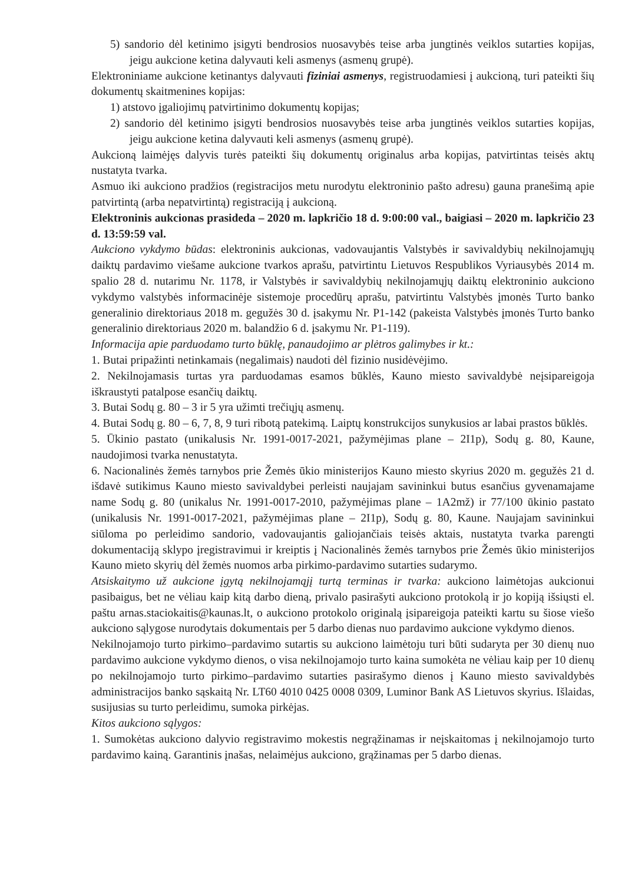5) sandorio dėl ketinimo įsigyti bendrosios nuosavybės teise arba jungtinės veiklos sutarties kopijas, jeigu aukcione ketina dalyvauti keli asmenys (asmenų grupė).
Elektroniniame aukcione ketinantys dalyvauti fiziniai asmenys, registruodamiesi į aukcioną, turi pateikti šių dokumentų skaitmenines kopijas:
1) atstovo įgaliojimų patvirtinimo dokumentų kopijas;
2) sandorio dėl ketinimo įsigyti bendrosios nuosavybės teise arba jungtinės veiklos sutarties kopijas, jeigu aukcione ketina dalyvauti keli asmenys (asmenų grupė).
Aukcioną laimėjęs dalyvis turės pateikti šių dokumentų originalus arba kopijas, patvirtintas teisės aktų nustatyta tvarka.
Asmuo iki aukciono pradžios (registracijos metu nurodytu elektroninio pašto adresu) gauna pranešimą apie patvirtintą (arba nepatvirtintą) registraciją į aukcioną.
Elektroninis aukcionas prasideda – 2020 m. lapkričio 18 d. 9:00:00 val., baigiasi – 2020 m. lapkričio 23 d. 13:59:59 val.
Aukciono vykdymo būdas: elektroninis aukcionas, vadovaujantis Valstybės ir savivaldybių nekilnojamųjų daiktų pardavimo viešame aukcione tvarkos aprašu, patvirtintu Lietuvos Respublikos Vyriausybės 2014 m. spalio 28 d. nutarimu Nr. 1178, ir Valstybės ir savivaldybių nekilnojamųjų daiktų elektroninio aukciono vykdymo valstybės informacinėje sistemoje procedūrų aprašu, patvirtintu Valstybės įmonės Turto banko generalinio direktoriaus 2018 m. gegužės 30 d. įsakymu Nr. P1-142 (pakeista Valstybės įmonės Turto banko generalinio direktoriaus 2020 m. balandžio 6 d. įsakymu Nr. P1-119).
Informacija apie parduodamo turto būklę, panaudojimo ar plėtros galimybes ir kt.:
1. Butai pripažinti netinkamais (negalimais) naudoti dėl fizinio nusidėvėjimo.
2. Nekilnojamasis turtas yra parduodamas esamos būklės, Kauno miesto savivaldybė neįsipareigoja iškraustyti patalpose esančių daiktų.
3. Butai Sodų g. 80 – 3 ir 5 yra užimti trečiųjų asmenų.
4. Butai Sodų g. 80 – 6, 7, 8, 9 turi ribotą patekimą. Laiptų konstrukcijos sunykusios ar labai prastos būklės.
5. Ūkinio pastato (unikalusis Nr. 1991-0017-2021, pažymėjimas plane – 2I1p), Sodų g. 80, Kaune, naudojimosi tvarka nenustatyta.
6. Nacionalinės žemės tarnybos prie Žemės ūkio ministerijos Kauno miesto skyrius 2020 m. gegužės 21 d. išdavė sutikimus Kauno miesto savivaldybei perleisti naujajam savininkui butus esančius gyvenamajame name Sodų g. 80 (unikalus Nr. 1991-0017-2010, pažymėjimas plane – 1A2mž) ir 77/100 ūkinio pastato (unikalusis Nr. 1991-0017-2021, pažymėjimas plane – 2I1p), Sodų g. 80, Kaune. Naujajam savininkui siūloma po perleidimo sandorio, vadovaujantis galiojančiais teisės aktais, nustatyta tvarka parengti dokumentaciją sklypo įregistravimui ir kreiptis į Nacionalinės žemės tarnybos prie Žemės ūkio ministerijos Kauno mieto skyrių dėl žemės nuomos arba pirkimo-pardavimo sutarties sudarymo.
Atsiskaitymo už aukcione įgytą nekilnojamąjį turtą terminas ir tvarka: aukciono laimėtojas aukcionui pasibaigus, bet ne vėliau kaip kitą darbo dieną, privalo pasirašyti aukciono protokolą ir jo kopiją išsiųsti el. paštu arnas.staciokaitis@kaunas.lt, o aukciono protokolo originalą įsipareigoja pateikti kartu su šiose viešo aukciono sąlygose nurodytais dokumentais per 5 darbo dienas nuo pardavimo aukcione vykdymo dienos.
Nekilnojamojo turto pirkimo–pardavimo sutartis su aukciono laimėtoju turi būti sudaryta per 30 dienų nuo pardavimo aukcione vykdymo dienos, o visa nekilnojamojo turto kaina sumokėta ne vėliau kaip per 10 dienų po nekilnojamojo turto pirkimo–pardavimo sutarties pasirašymo dienos į Kauno miesto savivaldybės administracijos banko sąskaitą Nr. LT60 4010 0425 0008 0309, Luminor Bank AS Lietuvos skyrius. Išlaidas, susijusias su turto perleidimu, sumoka pirkėjas.
Kitos aukciono sąlygos:
1. Sumokėtas aukciono dalyvio registravimo mokestis negrąžinamas ir neįskaitomas į nekilnojamojo turto pardavimo kainą. Garantinis įnašas, nelaimėjus aukciono, grąžinamas per 5 darbo dienas.